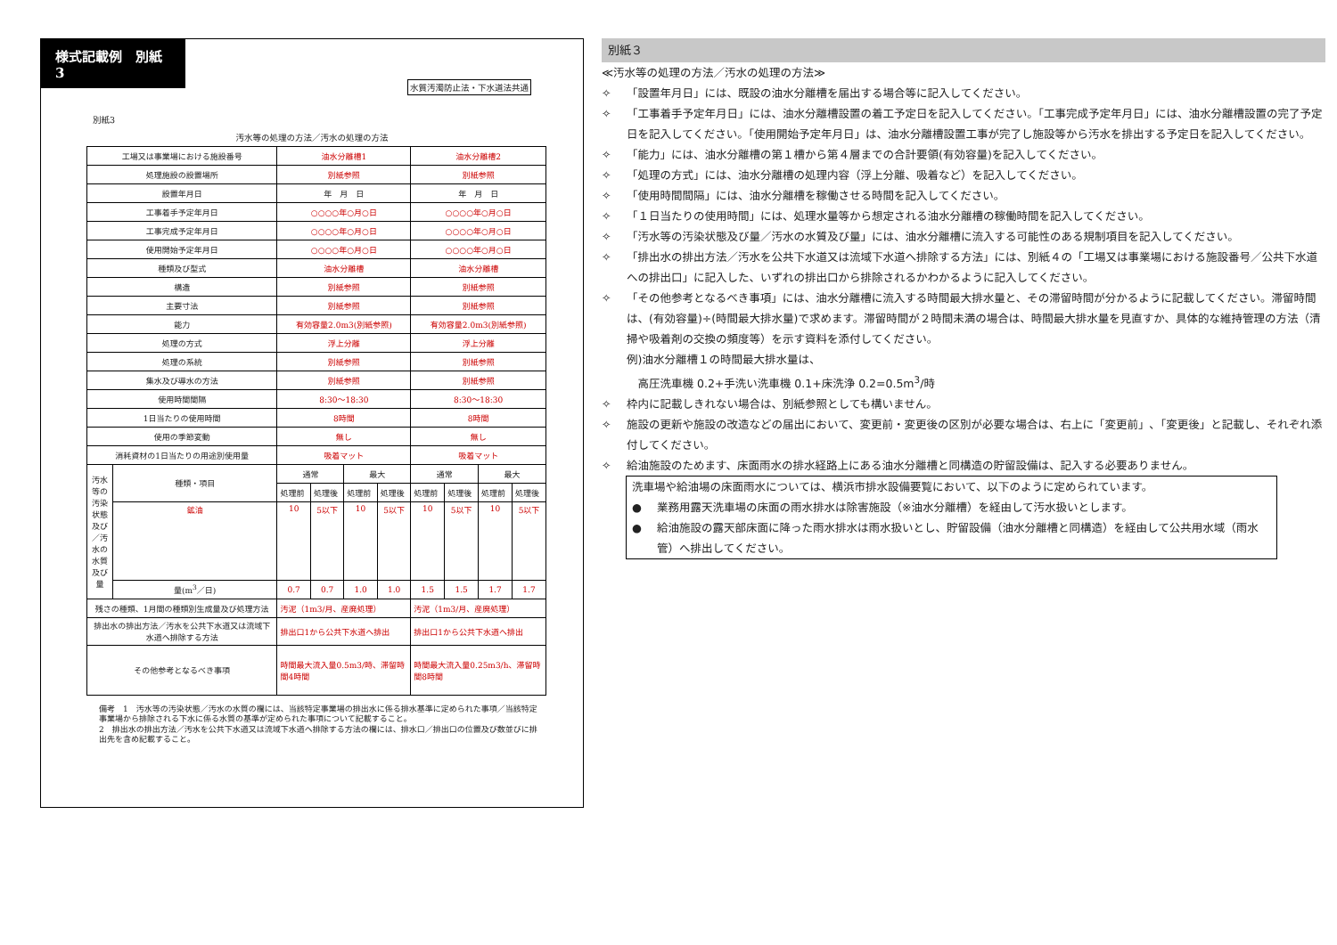様式記載例　別紙3
水質汚濁防止法・下水道法共通
別紙3
汚水等の処理の方法／汚水の処理の方法
| 工場又は事業場における施設番号 | | 油水分離槽1 | | | | 油水分離槽2 | | | |
| 処理施設の設置場所 | | 別紙参照 | | | | 別紙参照 | | | |
| 設置年月日 | | 年 月 日 | | | | 年 月 日 | | | |
| 工事着手予定年月日 | | ○○○○年○月○日 | | | | ○○○○年○月○日 | | | |
| 工事完成予定年月日 | | ○○○○年○月○日 | | | | ○○○○年○月○日 | | | |
| 使用開始予定年月日 | | ○○○○年○月○日 | | | | ○○○○年○月○日 | | | |
| 種類及び型式 | | 油水分離槽 | | | | 油水分離槽 | | | |
| 構造 | | 別紙参照 | | | | 別紙参照 | | | |
| 主要寸法 | | 別紙参照 | | | | 別紙参照 | | | |
| 能力 | | 有効容量2.0m3(別紙参照) | | | | 有効容量2.0m3(別紙参照) | | | |
| 処理の方式 | | 浮上分離 | | | | 浮上分離 | | | |
| 処理の系統 | | 別紙参照 | | | | 別紙参照 | | | |
| 集水及び導水の方法 | | 別紙参照 | | | | 別紙参照 | | | |
| 使用時間間隔 | | 8:30～18:30 | | | | 8:30～18:30 | | | |
| 1日当たりの使用時間 | | 8時間 | | | | 8時間 | | | |
| 使用の季節変動 | | 無し | | | | 無し | | | |
| 消耗資材の1日当たりの用途別使用量 | | 吸着マット | | | | 吸着マット | | | |
| 汚水等の汚染状態及び／汚水の水質及び量 | 種類・項目 | 通常 | | 最大 | | 通常 | | 最大 | |
| | | 処理前 | 処理後 | 処理前 | 処理後 | 処理前 | 処理後 | 処理前 | 処理後 |
| | 鉱油 | 10 | 5以下 | 10 | 5以下 | 10 | 5以下 | 10 | 5以下 |
| | 量(m<sup>3</sup>／日) | 0.7 | 0.7 | 1.0 | 1.0 | 1.5 | 1.5 | 1.7 | 1.7 |
| 残さの種類、1月間の種類別生成量及び処理方法 | | 汚泥（1m3/月、産廃処理） | | | | 汚泥（1m3/月、産廃処理） | | | |
| 排出水の排出方法／汚水を公共下水道又は流域下水道へ排除する方法 | | 排出口1から公共下水道へ排出 | | | | 排出口1から公共下水道へ排出 | | | |
| その他参考となるべき事項 | | 時間最大流入量0.5m3/時、滞留時間4時間 | | | | 時間最大流入量0.25m3/h、滞留時間8時間 | | | |
備考　1　汚水等の汚染状態／汚水の水質の欄には、当該特定事業場の排出水に係る排水基準に定められた事項／当該特定事業場から排除される下水に係る水質の基準が定められた事項について記載すること。
2　排出水の排出方法／汚水を公共下水道又は流域下水道へ排除する方法の欄には、排水口／排出口の位置及び数並びに排出先を含め記載すること。
別紙３
≪汚水等の処理の方法／汚水の処理の方法≫
✧ 「設置年月日」には、既設の油水分離槽を届出する場合等に記入してください。
✧ 「工事着手予定年月日」には、油水分離槽設置の着工予定日を記入してください。「工事完成予定年月日」には、油水分離槽設置の完了予定日を記入してください。「使用開始予定年月日」は、油水分離槽設置工事が完了し施設等から汚水を排出する予定日を記入してください。
✧ 「能力」には、油水分離槽の第１槽から第４層までの合計要領(有効容量)を記入してください。
✧ 「処理の方式」には、油水分離槽の処理内容（浮上分離、吸着など）を記入してください。
✧ 「使用時間間隔」には、油水分離槽を稼働させる時間を記入してください。
✧ 「１日当たりの使用時間」には、処理水量等から想定される油水分離槽の稼働時間を記入してください。
✧ 「汚水等の汚染状態及び量／汚水の水質及び量」には、油水分離槽に流入する可能性のある規制項目を記入してください。
✧ 「排出水の排出方法／汚水を公共下水道又は流域下水道へ排除する方法」には、別紙４の「工場又は事業場における施設番号／公共下水道への排出口」に記入した、いずれの排出口から排除されるかわかるように記入してください。
✧ 「その他参考となるべき事項」には、油水分離槽に流入する時間最大排水量と、その滞留時間が分かるように記載してください。滞留時間は、(有効容量)÷(時間最大排水量)で求めます。滞留時間が２時間未満の場合は、時間最大排水量を見直すか、具体的な維持管理の方法（清掃や吸着剤の交換の頻度等）を示す資料を添付してください。
例)油水分離槽１の時間最大排水量は、
　高圧洗車機 0.2+手洗い洗車機 0.1+床洗浄 0.2=0.5m<sup>3</sup>/時
✧ 枠内に記載しきれない場合は、別紙参照としても構いません。
✧ 施設の更新や施設の改造などの届出において、変更前・変更後の区別が必要な場合は、右上に「変更前」､「変更後」と記載し、それぞれ添付してください。
✧ 給油施設のためます、床面雨水の排水経路上にある油水分離槽と同構造の貯留設備は、記入する必要ありません。
洗車場や給油場の床面雨水については、横浜市排水設備要覧において、以下のように定められています。
● 業務用露天洗車場の床面の雨水排水は除害施設（※油水分離槽）を経由して汚水扱いとします。
● 給油施設の露天部床面に降った雨水排水は雨水扱いとし、貯留設備（油水分離槽と同構造）を経由して公共用水域（雨水管）へ排出してください。